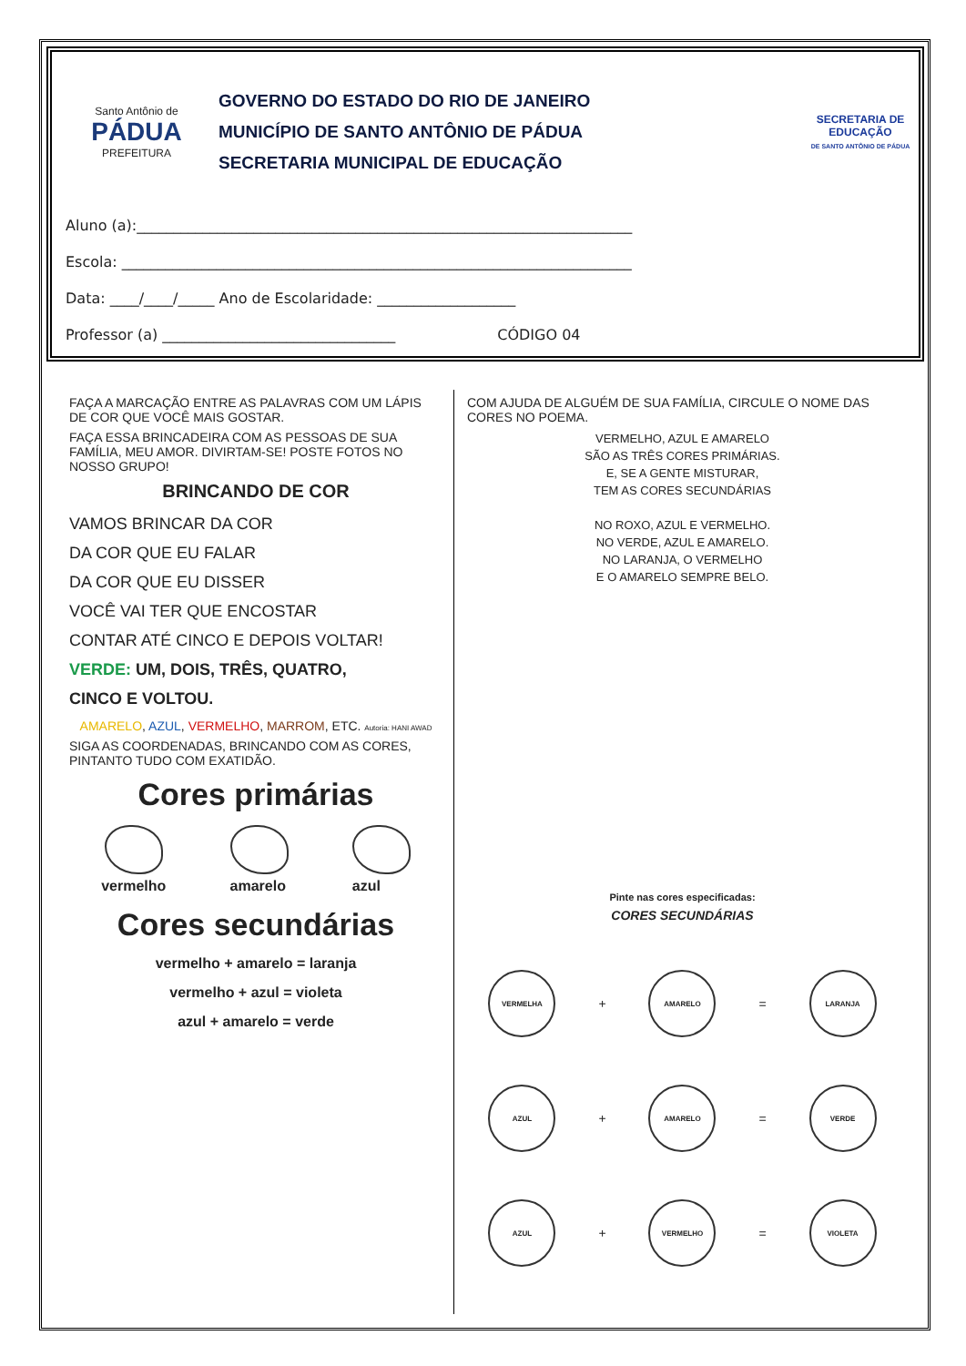Santo Antônio de
PÁDUA
PREFEITURA
GOVERNO DO ESTADO DO RIO DE JANEIRO
MUNICÍPIO DE SANTO ANTÔNIO DE PÁDUA
SECRETARIA MUNICIPAL DE EDUCAÇÃO
SECRETARIA DE EDUCAÇÃO
DE SANTO ANTÔNIO DE PÁDUA
Aluno (a):____________________________________________________________________
Escola: ______________________________________________________________________
Data: ____/____/_____ Ano de Escolaridade: ___________________
Professor (a) ________________________________ CÓDIGO 04
FAÇA A MARCAÇÃO ENTRE AS PALAVRAS COM UM LÁPIS DE COR QUE VOCÊ MAIS GOSTAR.
FAÇA ESSA BRINCADEIRA COM AS PESSOAS DE SUA FAMÍLIA, MEU AMOR. DIVIRTAM-SE! POSTE FOTOS NO NOSSO GRUPO!
BRINCANDO DE COR
VAMOS BRINCAR DA COR
DA COR QUE EU FALAR
DA COR QUE EU DISSER
VOCÊ VAI TER QUE ENCOSTAR
CONTAR ATÉ CINCO E DEPOIS VOLTAR!
VERDE: UM, DOIS, TRÊS, QUATRO,
CINCO E VOLTOU.
AMARELO, AZUL, VERMELHO, MARROM, ETC. Autoria: HANI AWAD
SIGA AS COORDENADAS, BRINCANDO COM AS CORES, PINTANTO TUDO COM EXATIDÃO.
Cores primárias
vermelho amarelo azul
Cores secundárias
vermelho + amarelo = laranja
vermelho + azul = violeta
azul + amarelo = verde
COM AJUDA DE ALGUÉM DE SUA FAMÍLIA, CIRCULE O NOME DAS CORES NO POEMA.
VERMELHO, AZUL E AMARELO
SÃO AS TRÊS CORES PRIMÁRIAS.
E, SE A GENTE MISTURAR,
TEM AS CORES SECUNDÁRIAS
NO ROXO, AZUL E VERMELHO.
NO VERDE, AZUL E AMARELO.
NO LARANJA, O VERMELHO
E O AMARELO SEMPRE BELO.
Pinte nas cores especificadas:
CORES SECUNDÁRIAS
VERMELHA
+
AMARELO
=
LARANJA
AZUL
+
AMARELO
=
VERDE
AZUL
+
VERMELHO
=
VIOLETA